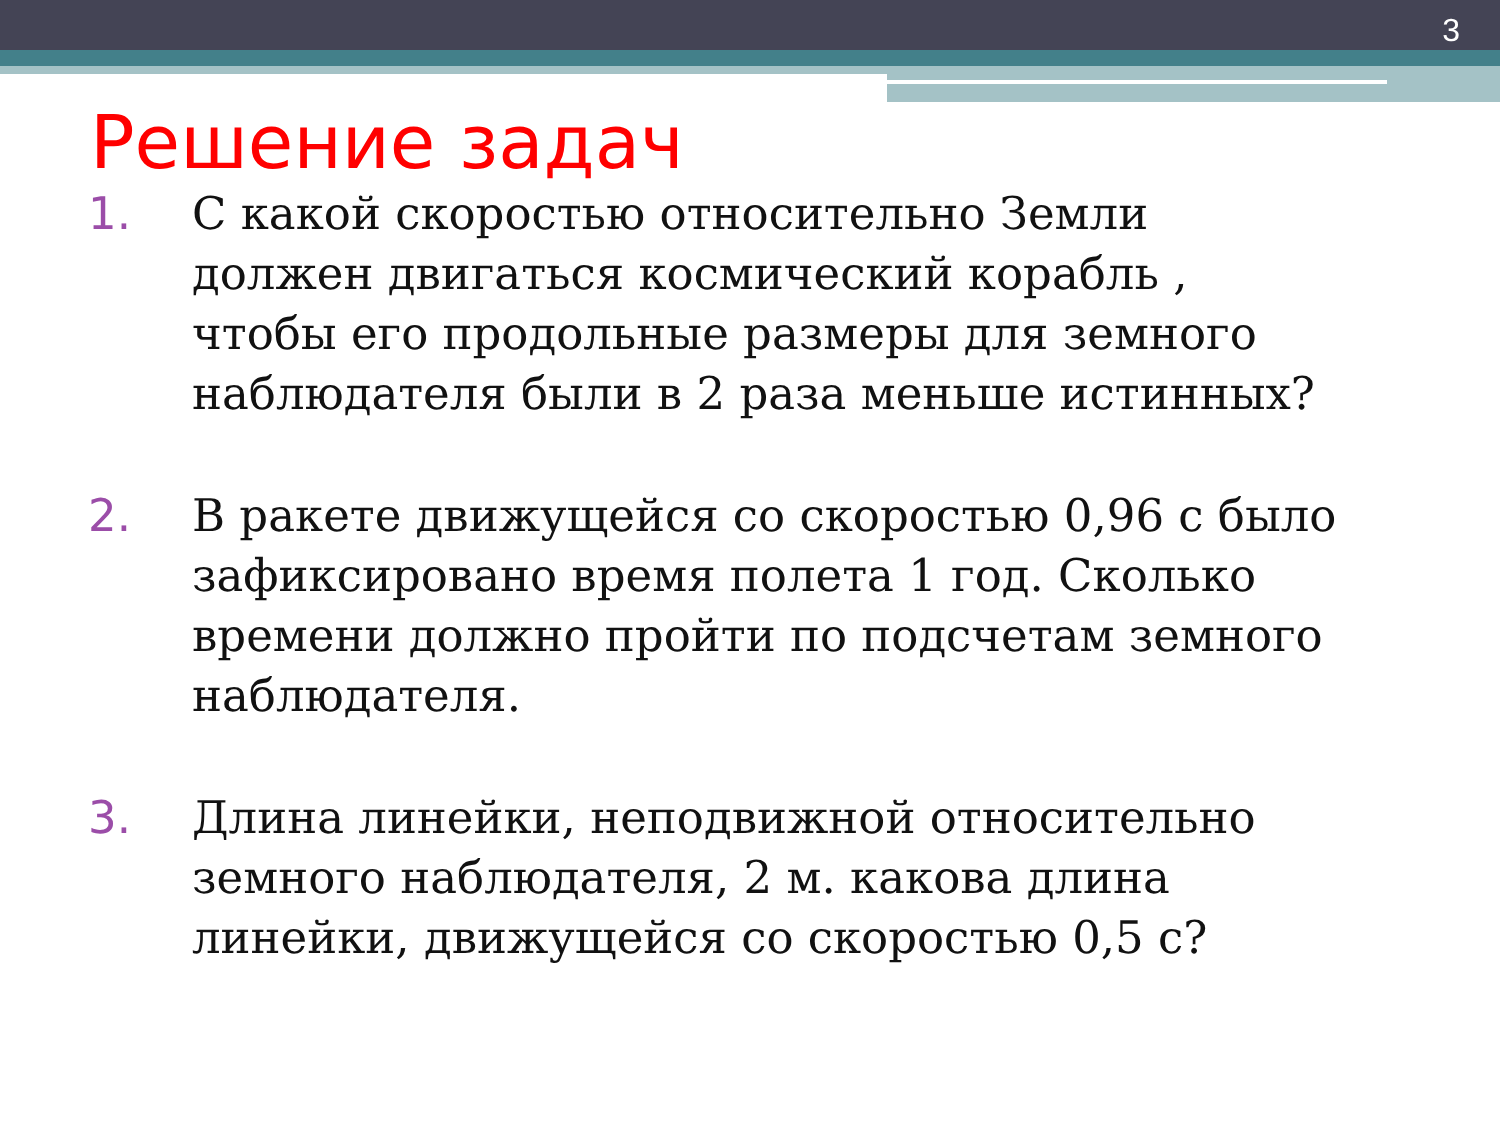3
Решение задач
1. С какой скоростью относительно Земли должен двигаться космический корабль , чтобы его продольные размеры для земного наблюдателя были в 2 раза меньше истинных?
2. В ракете движущейся со скоростью 0,96 с было зафиксировано время полета 1 год. Сколько времени должно пройти по подсчетам земного наблюдателя.
3. Длина линейки, неподвижной относительно земного наблюдателя, 2 м. какова длина линейки, движущейся со скоростью 0,5 с?